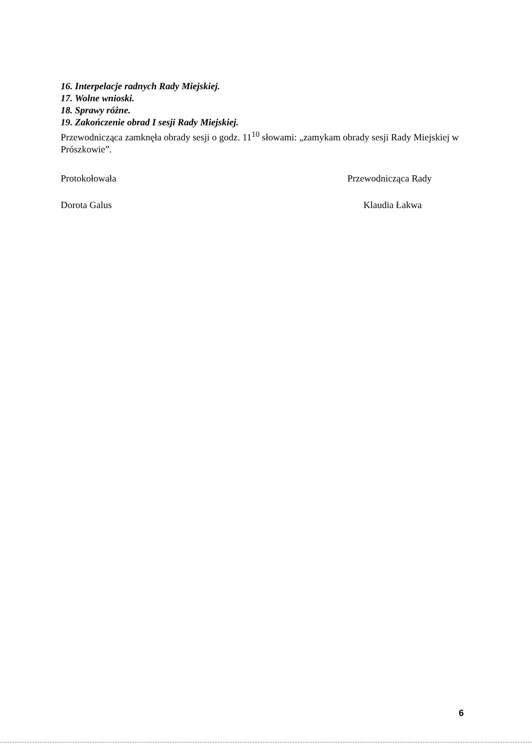16. Interpelacje radnych Rady Miejskiej.
17. Wolne wnioski.
18. Sprawy różne.
19. Zakończenie obrad I sesji Rady Miejskiej.
Przewodnicząca zamknęła obrady sesji o godz. 11<sup>10</sup> słowami: „zamykam obrady sesji Rady Miejskiej w Prószkowie”.
Protokołowała
Dorota Galus
Przewodnicząca Rady
Klaudia Łakwa
6